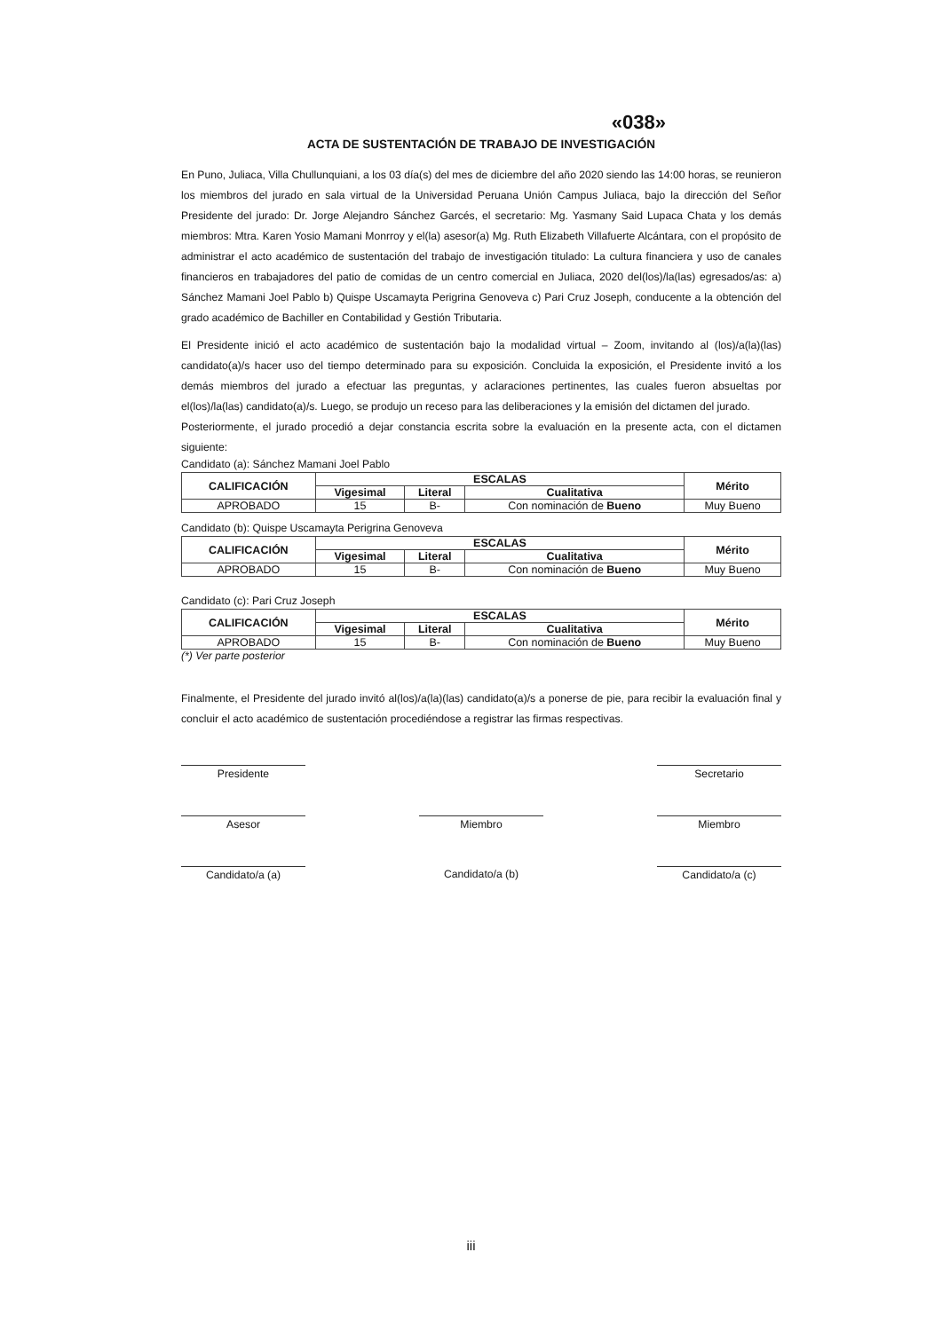«038»
ACTA DE SUSTENTACIÓN DE TRABAJO DE INVESTIGACIÓN
En Puno, Juliaca, Villa Chullunquiani, a los 03 día(s) del mes de diciembre del año 2020 siendo las 14:00 horas, se reunieron los miembros del jurado en sala virtual de la Universidad Peruana Unión Campus Juliaca, bajo la dirección del Señor Presidente del jurado: Dr. Jorge Alejandro Sánchez Garcés, el secretario: Mg. Yasmany Said Lupaca Chata y los demás miembros: Mtra. Karen Yosio Mamani Monrroy y el(la) asesor(a) Mg. Ruth Elizabeth Villafuerte Alcántara, con el propósito de administrar el acto académico de sustentación del trabajo de investigación titulado: La cultura financiera y uso de canales financieros en trabajadores del patio de comidas de un centro comercial en Juliaca, 2020 del(los)/la(las) egresados/as: a) Sánchez Mamani Joel Pablo b) Quispe Uscamayta Perigrina Genoveva c) Pari Cruz Joseph, conducente a la obtención del grado académico de Bachiller en Contabilidad y Gestión Tributaria.
El Presidente inició el acto académico de sustentación bajo la modalidad virtual – Zoom, invitando al (los)/a(la)(las) candidato(a)/s hacer uso del tiempo determinado para su exposición. Concluida la exposición, el Presidente invitó a los demás miembros del jurado a efectuar las preguntas, y aclaraciones pertinentes, las cuales fueron absueltas por el(los)/la(las) candidato(a)/s. Luego, se produjo un receso para las deliberaciones y la emisión del dictamen del jurado.
Posteriormente, el jurado procedió a dejar constancia escrita sobre la evaluación en la presente acta, con el dictamen siguiente:
Candidato (a): Sánchez Mamani Joel Pablo
| CALIFICACIÓN | ESCALAS | | | Mérito |
| --- | --- | --- | --- | --- |
| | Vigesimal | Literal | Cualitativa | |
| APROBADO | 15 | B- | Con nominación de Bueno | Muy Bueno |
Candidato (b): Quispe Uscamayta Perigrina Genoveva
| CALIFICACIÓN | ESCALAS | | | Mérito |
| --- | --- | --- | --- | --- |
| | Vigesimal | Literal | Cualitativa | |
| APROBADO | 15 | B- | Con nominación de Bueno | Muy Bueno |
Candidato (c): Pari Cruz Joseph
| CALIFICACIÓN | ESCALAS | | | Mérito |
| --- | --- | --- | --- | --- |
| | Vigesimal | Literal | Cualitativa | |
| APROBADO | 15 | B- | Con nominación de Bueno | Muy Bueno |
(*) Ver parte posterior
Finalmente, el Presidente del jurado invitó al(los)/a(la)(las) candidato(a)/s a ponerse de pie, para recibir la evaluación final y concluir el acto académico de sustentación procediéndose a registrar las firmas respectivas.
Presidente Secretario
Asesor Miembro Miembro
Candidato/a (a) Candidato/a (b) Candidato/a (c)
iii